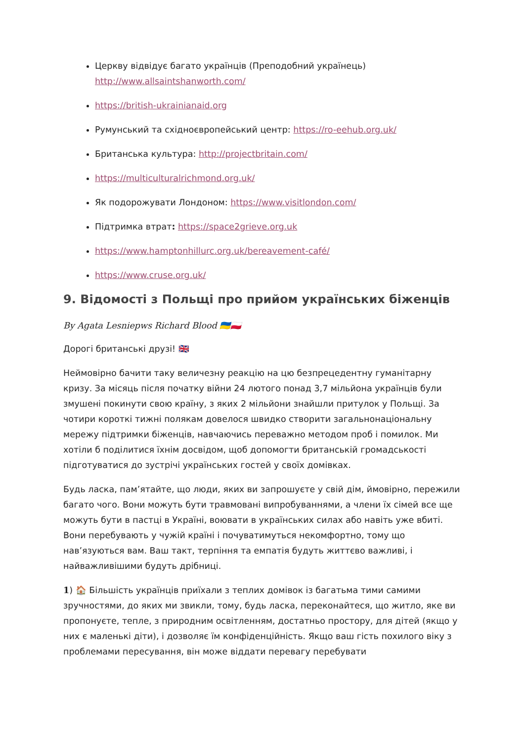Церкву відвідує багато українців (Преподобний українець) http://www.allsaintshanworth.com/
https://british-ukrainianaid.org
Румунський та східноєвропейський центр: https://ro-eehub.org.uk/
Британська культура: http://projectbritain.com/
https://multiculturalrichmond.org.uk/
Як подорожувати Лондоном: https://www.visitlondon.com/
Підтримка втрат: https://space2grieve.org.uk
https://www.hamptonhillurc.org.uk/bereavement-café/
https://www.cruse.org.uk/
9. Відомості з Польщі про прийом українських біженців
By Agata Lesniepws Richard Blood 🇺🇦🇵🇱
Дорогі британські друзі! 🇬🇧
Неймовірно бачити таку величезну реакцію на цю безпрецедентну гуманітарну кризу. За місяць після початку війни 24 лютого понад 3,7 мільйона українців були змушені покинути свою країну, з яких 2 мільйони знайшли притулок у Польщі. За чотири короткі тижні полякам довелося швидко створити загальнонаціональну мережу підтримки біженців, навчаючись переважно методом проб і помилок. Ми хотіли б поділитися їхнім досвідом, щоб допомогти британській громадськості підготуватися до зустрічі українських гостей у своїх домівках.
Будь ласка, пам’ятайте, що люди, яких ви запрошуєте у свій дім, ймовірно, пережили багато чого. Вони можуть бути травмовані випробуваннями, а члени їх сімей все ще можуть бути в пастці в Україні, воювати в українських силах або навіть уже вбиті. Вони перебувають у чужій країні і почуватимуться некомфортно, тому що нав’язуються вам. Ваш такт, терпіння та емпатія будуть життєво важливі, і найважливішими будуть дрібниці.
1) 🏠 Більшість українців приїхали з теплих домівок із багатьма тими самими зручностями, до яких ми звикли, тому, будь ласка, переконайтеся, що житло, яке ви пропонуєте, тепле, з природним освітленням, достатньо простору, для дітей (якщо у них є маленькі діти), і дозволяє їм конфіденційність. Якщо ваш гість похилого віку з проблемами пересування, він може віддати перевагу перебувати